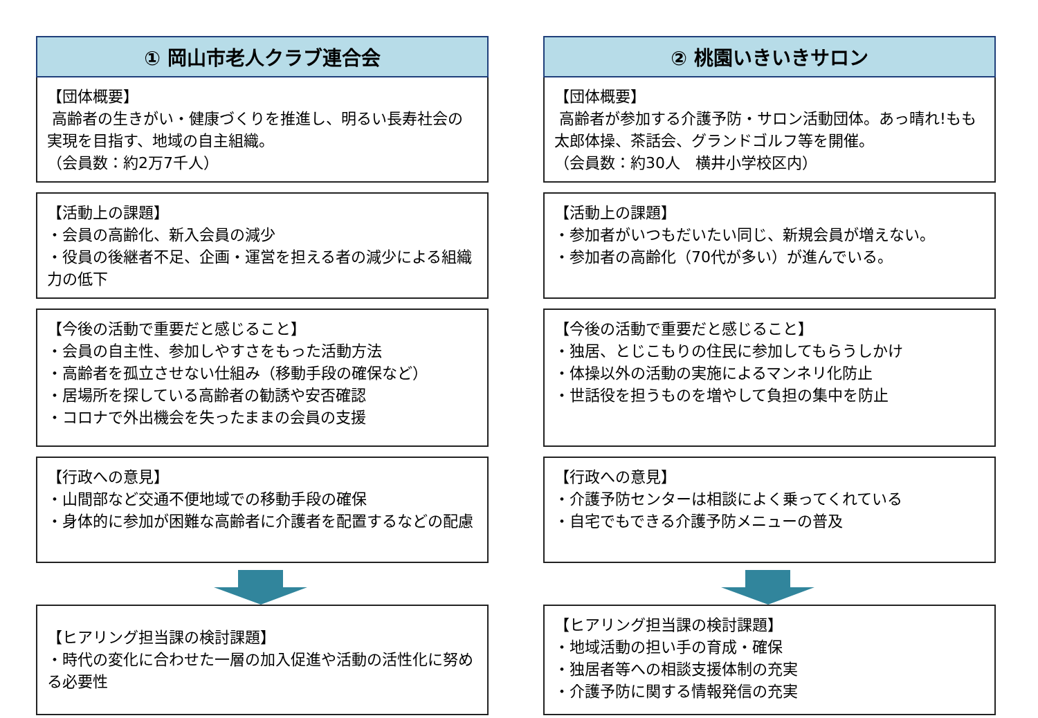① 岡山市老人クラブ連合会
【団体概要】
高齢者の生きがい・健康づくりを推進し、明るい長寿社会の実現を目指す、地域の自主組織。
（会員数：約2万7千人）
【活動上の課題】
・会員の高齢化、新入会員の減少
・役員の後継者不足、企画・運営を担える者の減少による組織力の低下
【今後の活動で重要だと感じること】
・会員の自主性、参加しやすさをもった活動方法
・高齢者を孤立させない仕組み（移動手段の確保など）
・居場所を探している高齢者の勧誘や安否確認
・コロナで外出機会を失ったままの会員の支援
【行政への意見】
・山間部など交通不便地域での移動手段の確保
・身体的に参加が困難な高齢者に介護者を配置するなどの配慮
【ヒアリング担当課の検討課題】
・時代の変化に合わせた一層の加入促進や活動の活性化に努める必要性
② 桃園いきいきサロン
【団体概要】
高齢者が参加する介護予防・サロン活動団体。あっ晴れ!もも太郎体操、茶話会、グランドゴルフ等を開催。
（会員数：約30人　横井小学校区内）
【活動上の課題】
・参加者がいつもだいたい同じ、新規会員が増えない。
・参加者の高齢化（70代が多い）が進んでいる。
【今後の活動で重要だと感じること】
・独居、とじこもりの住民に参加してもらうしかけ
・体操以外の活動の実施によるマンネリ化防止
・世話役を担うものを増やして負担の集中を防止
【行政への意見】
・介護予防センターは相談によく乗ってくれている
・自宅でもできる介護予防メニューの普及
【ヒアリング担当課の検討課題】
・地域活動の担い手の育成・確保
・独居者等への相談支援体制の充実
・介護予防に関する情報発信の充実